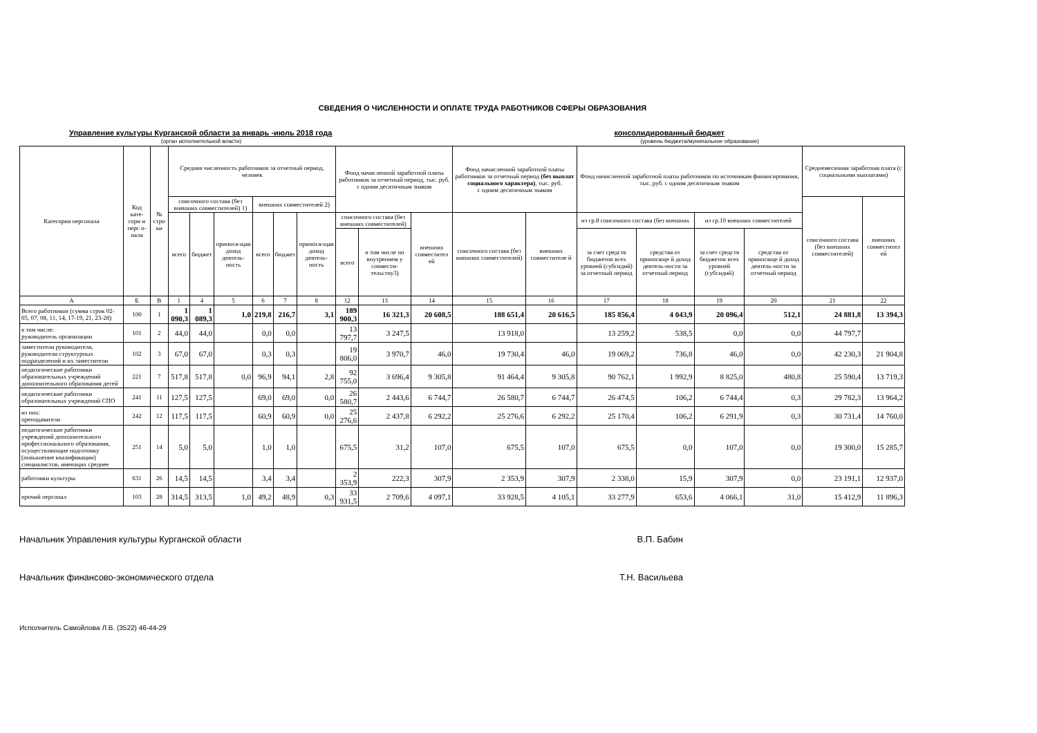СВЕДЕНИЯ О ЧИСЛЕННОСТИ И ОПЛАТЕ ТРУДА РАБОТНИКОВ СФЕРЫ ОБРАЗОВАНИЯ
Управление культуры Курганской области за январь -июль 2018 года консолидированный бюджет
(орган исполнительной власти) (уровень бюджета/мунипальное образование)
| Категория персонала | Код кате-гори и перс о-нала | № стро ки | Средняя численность работников за отчетный период, человек | | | | | | Фонд начисленной заработной платы работников за отчетный период, тыс. руб. с одним десятичным знаком | | | Фонд начисленной заработной платы работников за отчетный период (без выплат социального характера) , тыс. руб. с одним десятичным знаком | | Фонд начисленной заработной платы работников по источникам финансирования, тыс. руб. с одним десятичным знаком | | | | Среднемесячная заработная плата (с социальными выплатами) | |
| --- | --- | --- | --- | --- | --- | --- | --- | --- | --- | --- | --- | --- | --- | --- | --- | --- | --- | --- | --- |
| | | | списочного состава (без внешних совместителей) 1) | | | внешних совместителей 2) | | | | | | | | | | | | списочного состава (без внешних совместителей) | внешних совместител ей |
| | | | всего | бюджет | принося-щая доход деятель-ность | всего | бюджет | принося-щая доход деятель-ность | списочного состава (без внешних совместителей) | | внешних совместител ей | списочного состава (без внешних совместителей) | внешних совместителе й | из гр.8 списочного состава (без внешних | | из гр.10 внешних совместителей | | | |
| | | | | | | | | | всего | в том числе по внутреннем у совмести-тельству3) | | | | за счет средств бюджетов всех уровней (субсидий) за отчетный период | средства от приносяще й доход деятель-ности за отчетный период | за счет средств бюджетов всех уровней (субсидий) | средства от приносяще й доход деятель-ности за отчетный период | | |
| А | Б | В | 1 | 4 | 5 | 6 | 7 | 8 | 12 | 13 | 14 | 15 | 16 | 17 | 18 | 19 | 20 | 21 | 22 |
| Всего работников (сумма строк 02-05, 07, 08, 11, 14, 17-19, 21, 23-28) | 100 | 1 | 1 090,3 | 1 089,3 | 1,0 | 219,8 | 216,7 | 3,1 | 189 900,3 | 16 321,3 | 20 608,5 | 188 651,4 | 20 616,5 | 185 856,4 | 4 043,9 | 20 096,4 | 512,1 | 24 881,8 | 13 394,3 |
| в том числе: руководитель организации | 101 | 2 | 44,0 | 44,0 | | 0,0 | 0,0 | | 13 797,7 | 3 247,5 | | 13 918,0 | | 13 259,2 | 538,5 | 0,0 | 0,0 | 44 797,7 | |
| заместители руководителя, руководители структурных подразделений и их заместители | 102 | 3 | 67,0 | 67,0 | | 0,3 | 0,3 | | 19 806,0 | 3 970,7 | 46,0 | 19 730,4 | 46,0 | 19 069,2 | 736,8 | 46,0 | 0,0 | 42 230,3 | 21 904,8 |
| педагогические работники образовательных учреждений дополнительного образования детей | 221 | 7 | 517,8 | 517,8 | 0,0 | 96,9 | 94,1 | 2,8 | 92 755,0 | 3 696,4 | 9 305,8 | 91 464,4 | 9 305,8 | 90 762,1 | 1 992,9 | 8 825,0 | 480,8 | 25 590,4 | 13 719,3 |
| педагогические работники образовательных учреждений СПО | 241 | 11 | 127,5 | 127,5 | | 69,0 | 69,0 | 0,0 | 26 580,7 | 2 443,6 | 6 744,7 | 26 580,7 | 6 744,7 | 26 474,5 | 106,2 | 6 744,4 | 0,3 | 29 782,3 | 13 964,2 |
| из них: преподаватели | 242 | 12 | 117,5 | 117,5 | | 60,9 | 60,9 | 0,0 | 25 276,6 | 2 437,8 | 6 292,2 | 25 276,6 | 6 292,2 | 25 170,4 | 106,2 | 6 291,9 | 0,3 | 30 731,4 | 14 760,0 |
| педагогические работники учреждений дополнительного профессионального образования, осуществляющие подготовку (повышение квалификации) специалистов, имеющих среднее | 251 | 14 | 5,0 | 5,0 | | 1,0 | 1,0 | | 675,5 | 31,2 | 107,0 | 675,5 | 107,0 | 675,5 | 0,0 | 107,0 | 0,0 | 19 300,0 | 15 285,7 |
| работники культуры | 631 | 26 | 14,5 | 14,5 | | 3,4 | 3,4 | | 2 353,9 | 222,3 | 307,9 | 2 353,9 | 307,9 | 2 338,0 | 15,9 | 307,9 | 0,0 | 23 191,1 | 12 937,0 |
| прочий персонал | 103 | 28 | 314,5 | 313,5 | 1,0 | 49,2 | 48,9 | 0,3 | 33 931,5 | 2 709,6 | 4 097,1 | 33 928,5 | 4 105,1 | 33 277,9 | 653,6 | 4 066,1 | 31,0 | 15 412,9 | 11 896,3 |
Начальник Управления культуры Курганской области В.П. Бабин
Начальник финансово-экономического отдела Т.Н. Васильева
Исполнитель Самойлова Л.В. (3522) 46-44-29